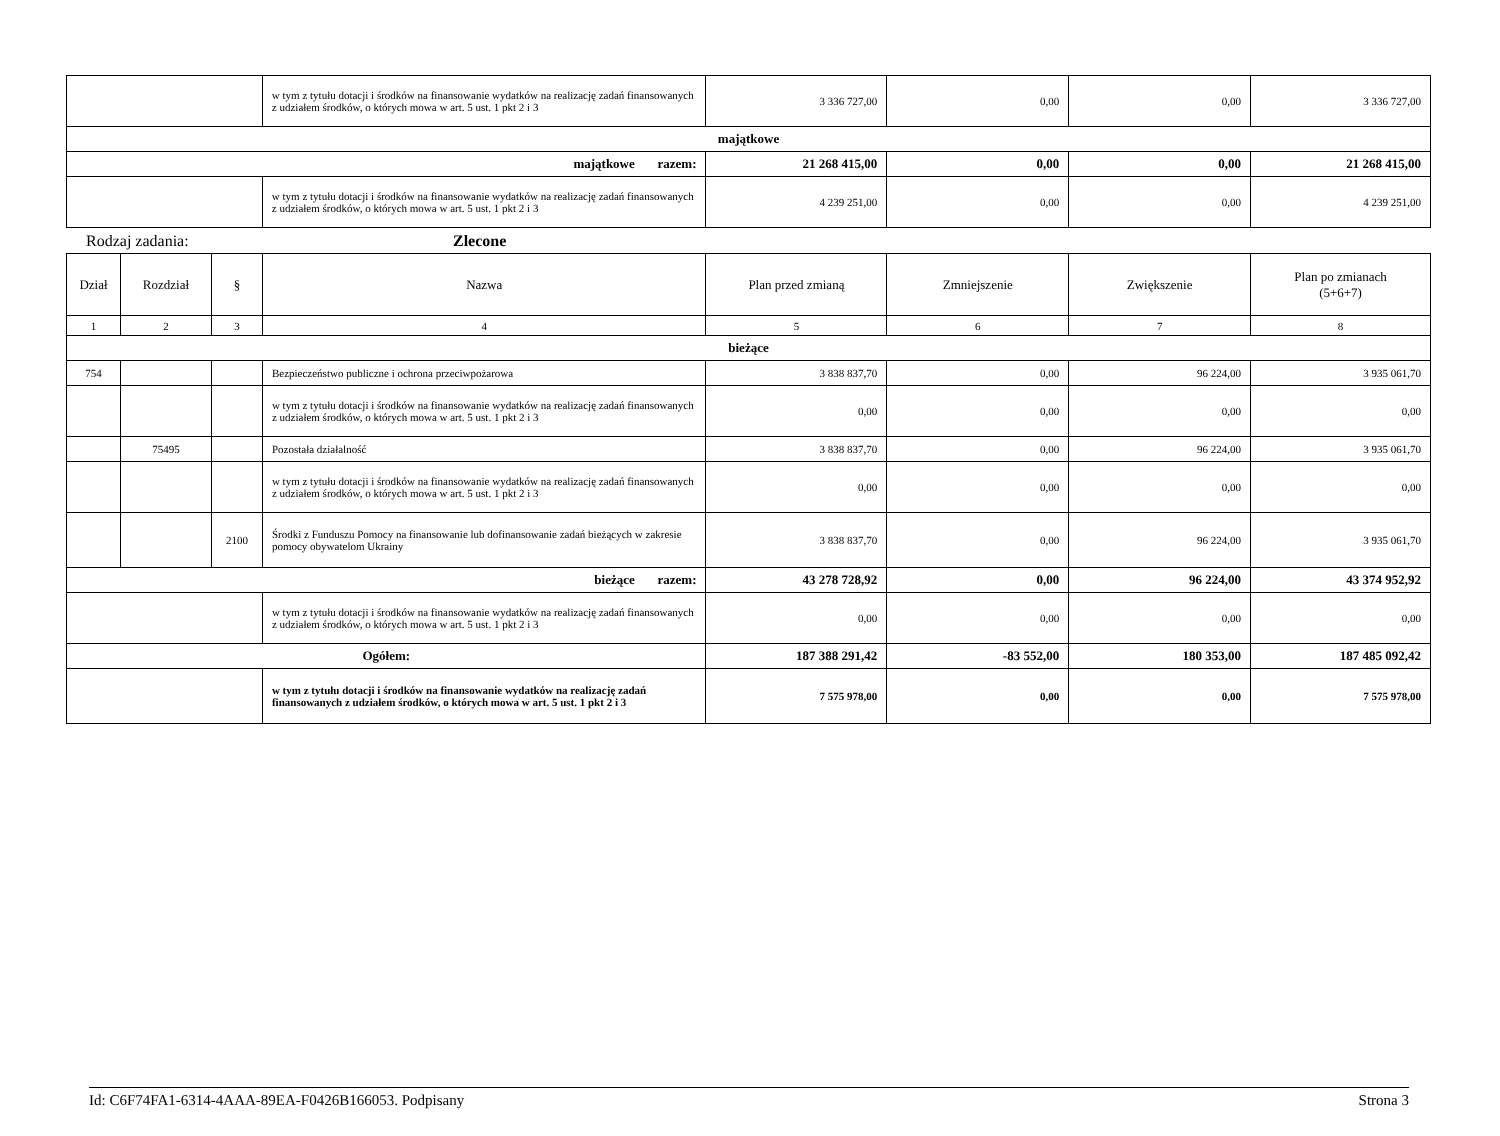| | w tym z tytułu dotacji i środków na finansowanie wydatków na realizację zadań finansowanych z udziałem środków, o których mowa w art. 5 ust. 1 pkt 2 i 3 | 3 336 727,00 | 0,00 | 0,00 | 3 336 727,00 |
| majątkowe | | | | | |
| majątkowe razem: | | 21 268 415,00 | 0,00 | 0,00 | 21 268 415,00 |
| | w tym z tytułu dotacji i środków na finansowanie wydatków na realizację zadań finansowanych z udziałem środków, o których mowa w art. 5 ust. 1 pkt 2 i 3 | 4 239 251,00 | 0,00 | 0,00 | 4 239 251,00 |
Rodzaj zadania: Zlecone
| Dział | Rozdział | § | Nazwa | Plan przed zmianą | Zmniejszenie | Zwiększenie | Plan po zmianach (5+6+7) |
| --- | --- | --- | --- | --- | --- | --- | --- |
| 1 | 2 | 3 | 4 | 5 | 6 | 7 | 8 |
| bieżące | | | | | | | |
| 754 | | | Bezpieczeństwo publiczne i ochrona przeciwpożarowa | 3 838 837,70 | 0,00 | 96 224,00 | 3 935 061,70 |
| | | | w tym z tytułu dotacji i środków na finansowanie wydatków na realizację zadań finansowanych z udziałem środków, o których mowa w art. 5 ust. 1 pkt 2 i 3 | 0,00 | 0,00 | 0,00 | 0,00 |
| | 75495 | | Pozostała działalność | 3 838 837,70 | 0,00 | 96 224,00 | 3 935 061,70 |
| | | | w tym z tytułu dotacji i środków na finansowanie wydatków na realizację zadań finansowanych z udziałem środków, o których mowa w art. 5 ust. 1 pkt 2 i 3 | 0,00 | 0,00 | 0,00 | 0,00 |
| | | 2100 | Środki z Funduszu Pomocy na finansowanie lub dofinansowanie zadań bieżących w zakresie pomocy obywatelom Ukrainy | 3 838 837,70 | 0,00 | 96 224,00 | 3 935 061,70 |
| bieżące razem: | | | | 43 278 728,92 | 0,00 | 96 224,00 | 43 374 952,92 |
| | | | w tym z tytułu dotacji i środków na finansowanie wydatków na realizację zadań finansowanych z udziałem środków, o których mowa w art. 5 ust. 1 pkt 2 i 3 | 0,00 | 0,00 | 0,00 | 0,00 |
| Ogółem: | | | | 187 388 291,42 | -83 552,00 | 180 353,00 | 187 485 092,42 |
| | | | w tym z tytułu dotacji i środków na finansowanie wydatków na realizację zadań finansowanych z udziałem środków, o których mowa w art. 5 ust. 1 pkt 2 i 3 | 7 575 978,00 | 0,00 | 0,00 | 7 575 978,00 |
Id: C6F74FA1-6314-4AAA-89EA-F0426B166053. Podpisany Strona 3